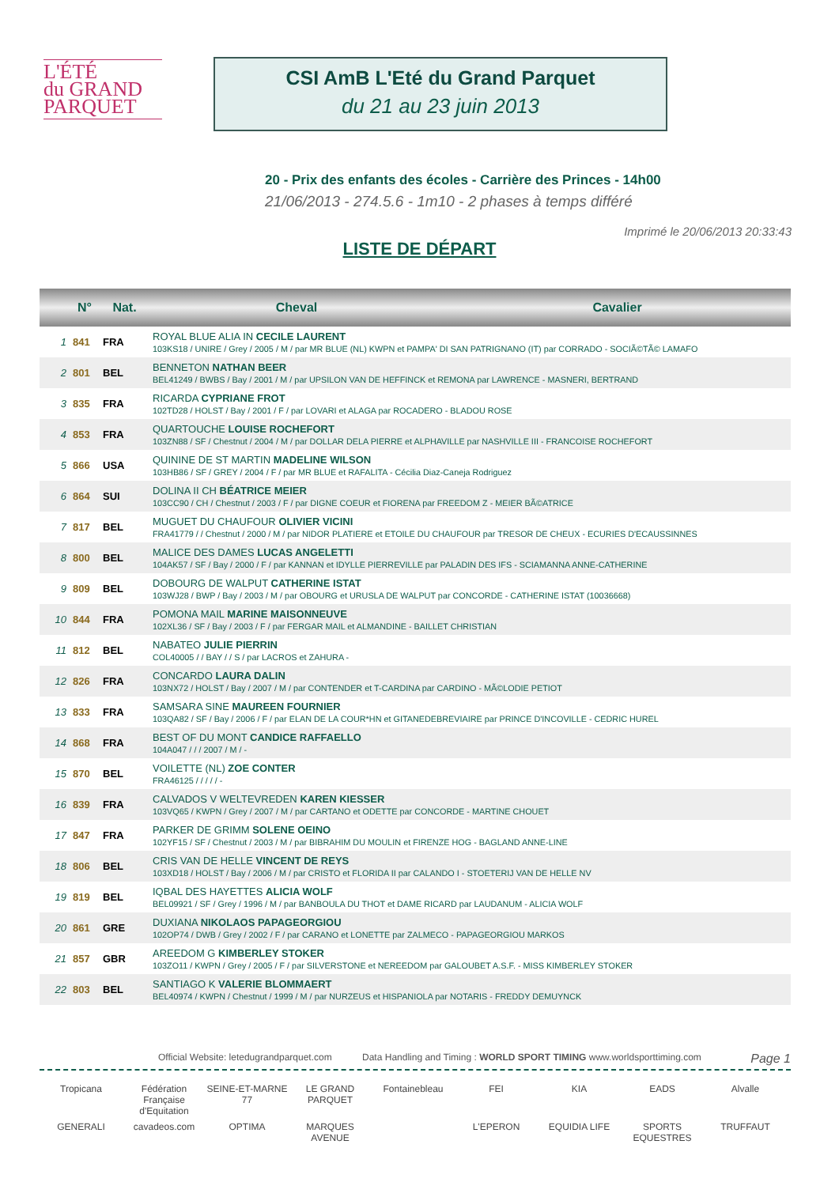L'ÉTÉ
du GRAND
PARQUET
CSI AmB L'Eté du Grand Parquet
du 21 au 23 juin 2013
20 - Prix des enfants des écoles - Carrière des Princes - 14h00
21/06/2013 - 274.5.6 - 1m10 - 2 phases à temps différé
Imprimé le 20/06/2013 20:33:43
LISTE DE DÉPART
| | N° | Nat. | Cheval | Cavalier |
| --- | --- | --- | --- | --- |
| 1 | 841 | FRA | ROYAL BLUE ALIA IN CECILE LAURENT 103KS18 / UNIRE / Grey / 2005 / M / par MR BLUE (NL) KWPN et PAMPA' DI SAN PATRIGNANO (IT) par CORRADO - SOCIÃ©TÃ© LAMAFO | |
| 2 | 801 | BEL | BENNETON NATHAN BEER BEL41249 / BWBS / Bay / 2001 / M / par UPSILON VAN DE HEFFINCK et REMONA par LAWRENCE - MASNERI, BERTRAND | |
| 3 | 835 | FRA | RICARDA CYPRIANE FROT 102TD28 / HOLST / Bay / 2001 / F / par LOVARI et ALAGA par ROCADERO - BLADOU ROSE | |
| 4 | 853 | FRA | QUARTOUCHE LOUISE ROCHEFORT 103ZN88 / SF / Chestnut / 2004 / M / par DOLLAR DELA PIERRE et ALPHAVILLE par NASHVILLE III - FRANCOISE ROCHEFORT | |
| 5 | 866 | USA | QUININE DE ST MARTIN MADELINE WILSON 103HB86 / SF / GREY / 2004 / F / par MR BLUE et RAFALITA - Cécilia Diaz-Caneja Rodriguez | |
| 6 | 864 | SUI | DOLINA II CH BÉATRICE MEIER 103CC90 / CH / Chestnut / 2003 / F / par DIGNE COEUR et FIORENA par FREEDOM Z - MEIER BÃ©ATRICE | |
| 7 | 817 | BEL | MUGUET DU CHAUFOUR OLIVIER VICINI FRA41779 / / Chestnut / 2000 / M / par NIDOR PLATIERE et ETOILE DU CHAUFOUR par TRESOR DE CHEUX - ECURIES D'ECAUSSINNES | |
| 8 | 800 | BEL | MALICE DES DAMES LUCAS ANGELETTI 104AK57 / SF / Bay / 2000 / F / par KANNAN et IDYLLE PIERREVILLE par PALADIN DES IFS - SCIAMANNA ANNE-CATHERINE | |
| 9 | 809 | BEL | DOBOURG DE WALPUT CATHERINE ISTAT 103WJ28 / BWP / Bay / 2003 / M / par OBOURG et URUSLA DE WALPUT par CONCORDE - CATHERINE ISTAT (10036668) | |
| 10 | 844 | FRA | POMONA MAIL MARINE MAISONNEUVE 102XL36 / SF / Bay / 2003 / F / par FERGAR MAIL et ALMANDINE - BAILLET CHRISTIAN | |
| 11 | 812 | BEL | NABATEO JULIE PIERRIN COL40005 / / BAY / / S / par LACROS et ZAHURA - | |
| 12 | 826 | FRA | CONCARDO LAURA DALIN 103NX72 / HOLST / Bay / 2007 / M / par CONTENDER et T-CARDINA par CARDINO - MÃ©LODIE PETIOT | |
| 13 | 833 | FRA | SAMSARA SINE MAUREEN FOURNIER 103QA82 / SF / Bay / 2006 / F / par ELAN DE LA COUR*HN et GITANEDEBREVIAIRE par PRINCE D'INCOVILLE - CEDRIC HUREL | |
| 14 | 868 | FRA | BEST OF DU MONT CANDICE RAFFAELLO 104A047 / / / 2007 / M / - | |
| 15 | 870 | BEL | VOILETTE (NL) ZOE CONTER FRA46125 / / / / / - | |
| 16 | 839 | FRA | CALVADOS V WELTEVREDEN KAREN KIESSER 103VQ65 / KWPN / Grey / 2007 / M / par CARTANO et ODETTE par CONCORDE - MARTINE CHOUET | |
| 17 | 847 | FRA | PARKER DE GRIMM SOLENE OEINO 102YF15 / SF / Chestnut / 2003 / M / par BIBRAHIM DU MOULIN et FIRENZE HOG - BAGLAND ANNE-LINE | |
| 18 | 806 | BEL | CRIS VAN DE HELLE VINCENT DE REYS 103XD18 / HOLST / Bay / 2006 / M / par CRISTO et FLORIDA II par CALANDO I - STOETERIJ VAN DE HELLE NV | |
| 19 | 819 | BEL | IQBAL DES HAYETTES ALICIA WOLF BEL09921 / SF / Grey / 1996 / M / par BANBOULA DU THOT et DAME RICARD par LAUDANUM - ALICIA WOLF | |
| 20 | 861 | GRE | DUXIANA NIKOLAOS PAPAGEORGIOU 102OP74 / DWB / Grey / 2002 / F / par CARANO et LONETTE par ZALMECO - PAPAGEORGIOU MARKOS | |
| 21 | 857 | GBR | AREEDOM G KIMBERLEY STOKER 103ZO11 / KWPN / Grey / 2005 / F / par SILVERSTONE et NEREEDOM par GALOUBET A.S.F. - MISS KIMBERLEY STOKER | |
| 22 | 803 | BEL | SANTIAGO K VALERIE BLOMMAERT BEL40974 / KWPN / Chestnut / 1999 / M / par NURZEUS et HISPANIOLA par NOTARIS - FREDDY DEMUYNCK | |
Official Website: letedugrandparquet.com Data Handling and Timing : WORLD SPORT TIMING www.worldsporttiming.com Page 1
Tropicana Fédération Française d'Equitation SEINE-ET-MARNE 77 LE GRAND PARQUET Fontainebleau FEI KIA EADS Alvalle GENERALI cavadeos.com OPTIMA MARQUES AVENUE L'EPERON EQUIDIA LIFE SPORTS EQUESTRES TRUFFAUT